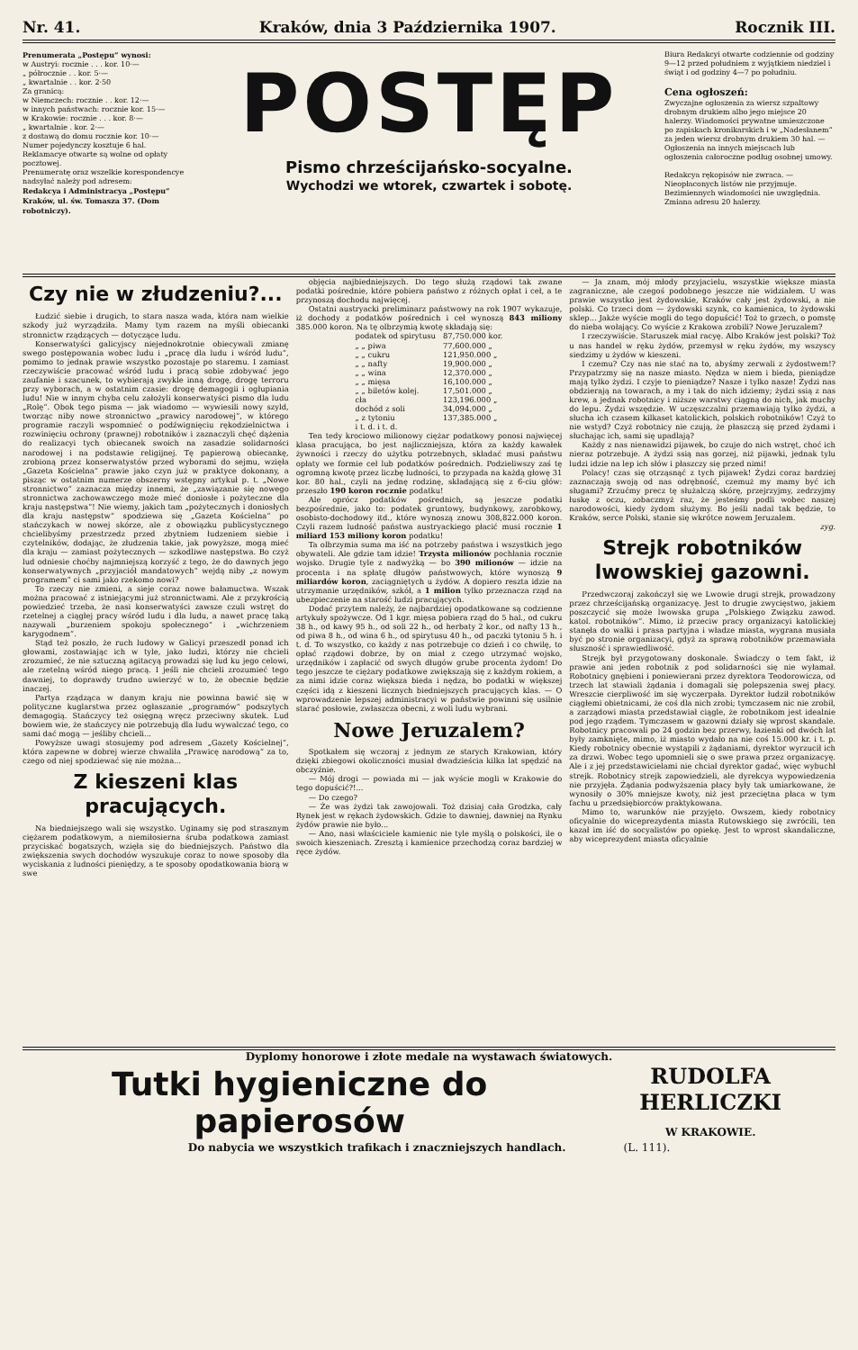Nr. 41. Kraków, dnia 3 Października 1907. Rocznik III.
Prenumerata „Postępu“ wynosi:
w Austryi: rocznie . . . kor. 10·—
„ półrocznie . . kor. 5·—
„ kwartalnie . . kor. 2·50
Za granicą:
w Niemczech: rocznie . . kor. 12·—
w innych państwach: rocznie kor. 15·—
w Krakowie: rocznie . . . kor. 8·—
„ kwartalnie . kor. 2·—
z dostawą do domu rocznie kor. 10·—
Numer pojedynczy kosztuje 6 hal.
Reklamacye otwarte są wolne od opłaty pocztowej.
Prenumeratę oraz wszelkie korespondencye nadsyłać należy pod adresem:
Redakcya i Administracya „Postępu“
Kraków, ul. św. Tomasza 37. (Dom robotniczy).
POSTĘP
Pismo chrześcijańsko-socyalne.
Wychodzi we wtorek, czwartek i sobotę.
Biura Redakcyi otwarte codziennie od godziny 9—12 przed południem z wyjątkiem niedziel i świąt i od godziny 4—7 po południu.
Cena ogłoszeń:
Zwyczajne ogłoszenia za wiersz szpaltowy drobnym drukiem albo jego miejsce 20 halerzy. Wiadomości prywatne umieszczone po zapiskach kronikarskich i w „Nadesłanem“ za jeden wiersz drobnym drukiem 30 hal. — Ogłoszenia na innych miejscach lub ogłoszenia całoroczne podług osobnej umowy.
Redakcya rękopisów nie zwraca. — Nieopłaconych listów nie przyjmuje. Bezimiennych wiadomości nie uwzględnia. Zmiana adresu 20 halerzy.
Czy nie w złudzeniu?...
Łudzić siebie i drugich, to stara nasza wada, która nam wielkie szkody już wyrządziła. Mamy tym razem na myśli obiecanki stronnictw rządzących — dotyczące ludu.
Konserwatyści galicyjscy niejednokrotnie obiecywali zmianę swego postępowania wobec ludu i „pracę dla ludu i wśród ludu“, pomimo to jednak prawie wszystko pozostaje po staremu. I zamiast rzeczywiście pracować wśród ludu i pracą sobie zdobywać jego zaufanie i szacunek, to wybierają zwykle inną drogę, drogę terroru przy wyborach, a w ostatnim czasie: drogę demagogii i ogłupiania ludu! Nie w innym chyba celu założyli konserwatyści pismo dla ludu „Rolę“. Obok tego pisma — jak wiadomo — wywiesili nowy szyld, tworząc niby nowe stronnictwo „prawicy narodowej“, w którego programie raczyli wspomnieć o podźwignięciu rękodzielnictwa i rozwinięciu ochrony (prawnej) robotników i zaznaczyli chęć dążenia do realizacyi tych obiecanek swoich na zasadzie solidarności narodowej i na podstawie religijnej. Tę papierową obiecankę, zrobioną przez konserwatystów przed wyborami do sejmu, wzięła „Gazeta Kościelna“ prawie jako czyn już w praktyce dokonany, a pisząc w ostatnim numerze obszerny wstępny artykuł p. t. „Nowe stronnictwo“ zaznacza między innemi, że „zawiązanie się nowego stronnictwa zachowawczego może mieć doniosłe i pożyteczne dla kraju następstwa“! Nie wiemy, jakich tam „pożytecznych i doniosłych dla kraju następstw“ spodziewa się „Gazeta Kościelna“ po stańczykach w nowej skórze, ale z obowiązku publicystycznego chcielibyśmy przestrzedz przed zbytniem łudzeniem siebie i czytelników, dodając, że złudzenia takie, jak powyższe, mogą mieć dla kraju — zamiast pożytecznych — szkodliwe następstwa. Bo czyż lud odniesie choćby najmniejszą korzyść z tego, że do dawnych jego konserwatywnych „przyjaciół mandatowych“ wejdą niby „z nowym programem“ ci sami jako rzekomo nowi?
To rzeczy nie zmieni, a sieje coraz nowe bałamuctwa. Wszak można pracować z istniejącymi już stronnictwami. Ale z przykrością powiedzieć trzeba, że nasi konserwatyści zawsze czuli wstręt do rzetelnej a ciągłej pracy wśród ludu i dla ludu, a nawet pracę taką nazywali „burzeniem spokoju społecznego“ i „wichrzeniem karygodnem“.
Stąd też poszło, że ruch ludowy w Galicyi przeszedł ponad ich głowami, zostawiając ich w tyle, jako ludzi, którzy nie chcieli zrozumieć, że nie sztuczną agitacyą prowadzi się lud ku jego celowi, ale rzetelną wśród niego pracą. I jeśli nie chcieli zrozumieć tego dawniej, to doprawdy trudno uwierzyć w to, że obecnie będzie inaczej.
Partya rządząca w danym kraju nie powinna bawić się w polityczne kuglarstwa przez ogłaszanie „programów“ podszytych demagogią. Stańczycy też osięgną wręcz przeciwny skutek. Lud bowiem wie, że stańczycy nie potrzebują dla ludu wywalczać tego, co sami dać mogą — jeśliby chcieli...
Powyższe uwagi stosujemy pod adresem „Gazety Kościelnej“, która zapewne w dobrej wierze chwaliła „Prawicę narodową“ za to, czego od niej spodziewać się nie można...
Z kieszeni klas pracujących.
Na biedniejszego wali się wszystko. Uginamy się pod strasznym ciężarem podatkowym, a niemiłosierna śruba podatkowa zamiast przyciskać bogatszych, wzięła się do biedniejszych. Państwo dla zwiększenia swych dochodów wyszukuje coraz to nowe sposoby dla wyciskania z ludności pieniędzy, a te sposoby opodatkowania biorą w swe
objęcia najbiedniejszych. Do tego służą rządowi tak zwane podatki pośrednie, które pobiera państwo z różnych opłat i ceł, a te przynoszą dochodu najwięcej.
Ostatni austryacki preliminarz państwowy na rok 1907 wykazuje, iż dochody z podatków pośrednich i ceł wynoszą 843 miliony 385.000 koron. Na tę olbrzymią kwotę składają się:
| podatek od spirytusu | 87,750.000 kor. |
| „ „ piwa | 77,600.000 „ |
| „ „ cukru | 121,950.000 „ |
| „ „ nafty | 19,900.000 „ |
| „ „ wina | 12,370.000 „ |
| „ „ mięsa | 16,100.000 „ |
| „ „ biletów kolej. | 17,501.000 „ |
| cła | 123,196.000 „ |
| dochód z soli | 34,094.000 „ |
| „ z tytoniu | 137,385.000 „ |
| i t. d. i t. d. | |
Ten tedy krociowo milionowy ciężar podatkowy ponosi najwięcej klasa pracująca, bo jest najliczniejsza, która za każdy kawałek żywności i rzeczy do użytku potrzebnych, składać musi państwu opłaty we formie ceł lub podatków pośrednich. Podzieliwszy zaś tę ogromną kwotę przez liczbę ludności, to przypada na każdą głowę 31 kor. 80 hal., czyli na jednę rodzinę, składającą się z 6-ciu głów: przeszło 190 koron rocznie podatku!
Ale oprócz podatków pośrednich, są jeszcze podatki bezpośrednie, jako to: podatek gruntowy, budynkowy, zarobkowy, osobisto-dochodowy itd., które wynoszą znowu 308,822.000 koron. Czyli razem ludność państwa austryackiego płacić musi rocznie 1 miliard 153 miliony koron podatku!
Ta olbrzymia suma ma iść na potrzeby państwa i wszystkich jego obywateli. Ale gdzie tam idzie! Trzysta milionów pochłania rocznie wojsko. Drugie tyle z nadwyżką — bo 390 milionów — idzie na procenta i na spłatę długów państwowych, które wynoszą 9 miliardów koron, zaciągniętych u żydów. A dopiero reszta idzie na utrzymanie urzędników, szkół, a 1 milion tylko przeznacza rząd na ubezpieczenie na starość ludzi pracujących.
Dodać przytem należy, że najbardziej opodatkowane są codzienne artykuły spożywcze. Od 1 kgr. mięsa pobiera rząd do 5 hal., od cukru 38 h., od kawy 95 h., od soli 22 h., od herbaty 2 kor., od nafty 13 h., od piwa 8 h., od wina 6 h., od spirytusu 40 h., od paczki tytoniu 5 h. i t. d. To wszystko, co każdy z nas potrzebuje co dzień i co chwilę, to opłać rządowi dobrze, by on miał z czego utrzymać wojsko, urzędników i zapłacić od swych długów grube procenta żydom! Do tego jeszcze te ciężary podatkowe zwiększają się z każdym rokiem, a za nimi idzie coraz większa bieda i nędza, bo podatki w większej części idą z kieszeni licznych biedniejszych pracujących klas. — O wprowadzenie lepszej administracyi w państwie powinni się usilnie starać posłowie, zwłaszcza obecni, z woli ludu wybrani.
Nowe Jeruzalem?
Spotkałem się wczoraj z jednym ze starych Krakowian, który dzięki zbiegowi okoliczności musiał dwadzieścia kilka lat spędzić na obczyźnie.
— Mój drogi — powiada mi — jak wyście mogli w Krakowie do tego dopuścić?!...
— Do czego?
— Że was żydzi tak zawojowali. Toż dzisiaj cała Grodzka, cały Rynek jest w rękach żydowskich. Gdzie to dawniej, dawniej na Rynku żydów prawie nie było...
— Ano, nasi właściciele kamienic nie tyle myślą o polskości, ile o swoich kieszeniach. Zresztą i kamienice przechodzą coraz bardziej w ręce żydów.
— Ja znam, mój młody przyjacielu, wszystkie większe miasta zagraniczne, ale czegoś podobnego jeszcze nie widziałem. U was prawie wszystko jest żydowskie, Kraków cały jest żydowski, a nie polski. Co trzeci dom — żydowski szynk, co kamienica, to żydowski sklep... Jakże wyście mogli do tego dopuścić! Toż to grzech, o pomstę do nieba wołający. Co wyście z Krakowa zrobili? Nowe Jeruzalem?
I rzeczywiście. Staruszek miał racyę. Albo Kraków jest polski? Toż u nas handel w ręku żydów, przemysł w ręku żydów, my wszyscy siedzimy u żydów w kieszeni.
I czemu? Czy nas nie stać na to, abyśmy zerwali z żydostwem!? Przypatrzmy się na nasze miasto. Nędza w niem i bieda, pieniądze mają tylko żydzi. I czyje to pieniądze? Nasze i tylko nasze! Żydzi nas obdzierają na towarach, a my i tak do nich idziemy; żydzi ssią z nas krew, a jednak robotnicy i niższe warstwy ciągną do nich, jak muchy do lepu. Żydzi wszędzie. W uczęszczalni przemawiają tylko żydzi, a słucha ich czasem kilkaset katolickich, polskich robotników! Czyż to nie wstyd? Czyż robotnicy nie czują, że płaszczą się przed żydami i słuchając ich, sami się upadlają?
Każdy z nas nienawidzi pijawek, bo czuje do nich wstręt, choć ich nieraz potrzebuje. A żydzi ssią nas gorzej, niż pijawki, jednak tylu ludzi idzie na lep ich słów i płaszczy się przed nimi!
Polacy! czas się otrząsnąć z tych pijawek! Żydzi coraz bardziej zaznaczają swoją od nas odrębność, czemuż my mamy być ich sługami? Zrzućmy precz tę służalczą skórę, przejrzyjmy, zedrzyjmy łuskę z oczu, zobaczmyż raz, że jesteśmy podli wobec naszej narodowości, kiedy żydom służymy. Bo jeśli nadal tak będzie, to Kraków, serce Polski, stanie się wkrótce nowem Jeruzalem.
zyg.
Strejk robotników lwowskiej gazowni.
Przedwczoraj zakończył się we Lwowie drugi strejk, prowadzony przez chrześcijańską organizacyę. Jest to drugie zwycięstwo, jakiem poszczycić się może lwowska grupa „Polskiego Związku zawod. katol. robotników“. Mimo, iż przeciw pracy organizacyi katolickiej stanęła do walki i prasa partyjna i władze miasta, wygrana musiała być po stronie organizacyi, gdyż za sprawą robotników przemawiała słuszność i sprawiedliwość.
Strejk był przygotowany doskonale. Świadczy o tem fakt, iż prawie ani jeden robotnik z pod solidarności się nie wyłamał. Robotnicy gnębieni i poniewierani przez dyrektora Teodorowicza, od trzech lat stawiali żądania i domagali się polepszenia swej płacy. Wreszcie cierpliwość im się wyczerpała. Dyrektor łudził robotników ciągłemi obietnicami, że coś dla nich zrobi; tymczasem nic nie zrobił, a zarządowi miasta przedstawiał ciągle, że robotnikom jest idealnie pod jego rządem. Tymczasem w gazowni działy się wprost skandale. Robotnicy pracowali po 24 godzin bez przerwy, łazienki od dwóch lat były zamknięte, mimo, iż miasto wydało na nie coś 15.000 kr. i t. p. Kiedy robotnicy obecnie wystąpili z żądaniami, dyrektor wyrzucił ich za drzwi. Wobec tego upomnieli się o swe prawa przez organizacyę. Ale i z jej przedstawicielami nie chciał dyrektor gadać, więc wybuchł strejk. Robotnicy strejk zapowiedzieli, ale dyrekcya wypowiedzenia nie przyjęła. Żądania podwyższenia płacy były tak umiarkowane, że wynosiły o 30% mniejsze kwoty, niż jest przeciętna płaca w tym fachu u przedsiębiorców praktykowana.
Mimo to, warunków nie przyjęto. Owszem, kiedy robotnicy oficyalnie do wiceprezydenta miasta Rutowskiego się zwrócili, ten kazał im iść do socyalistów po opiekę. Jest to wprost skandaliczne, aby wiceprezydent miasta oficyalnie
Dyplomy honorowe i złote medale na wystawach światowych.
Tutki hygieniczne do papierosów RUDOLFA HERLICZKI
W KRAKOWIE.
Do nabycia we wszystkich trafikach i znaczniejszych handlach. (L. 111).